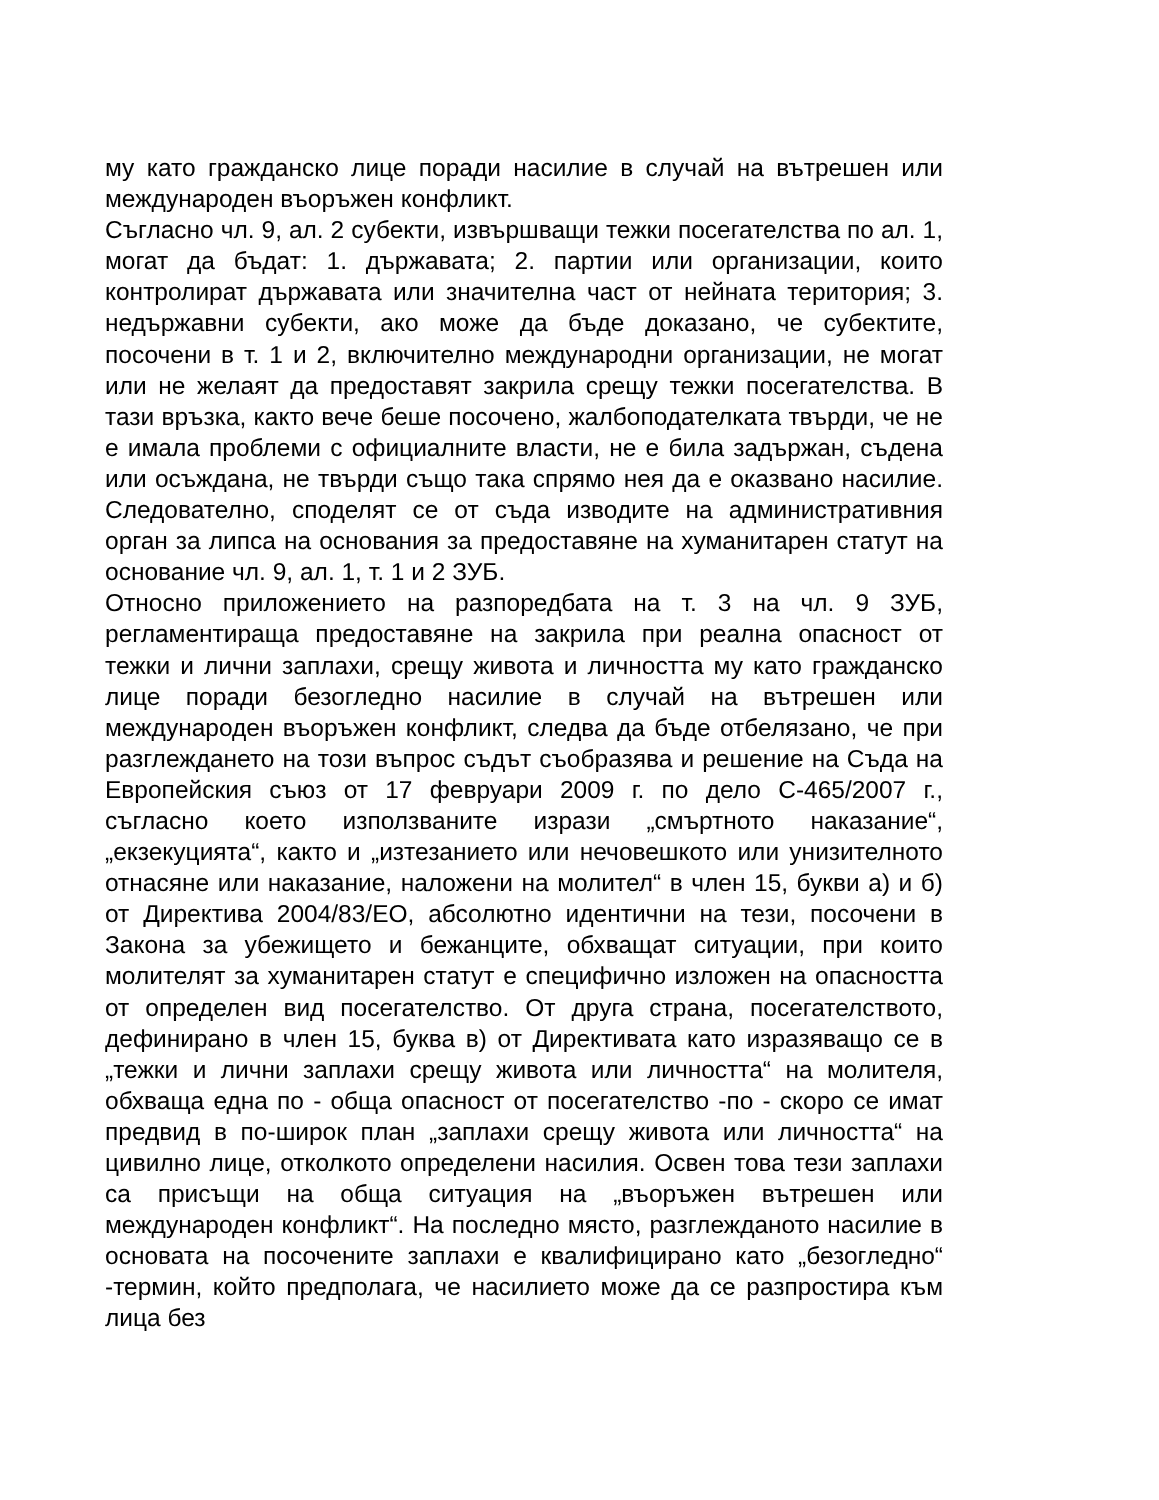му като гражданско лице поради насилие в случай на вътрешен или международен въоръжен конфликт.
Съгласно чл. 9, ал. 2 субекти, извършващи тежки посегателства по ал. 1, могат да бъдат: 1. държавата; 2. партии или организации, които контролират държавата или значителна част от нейната територия; 3. недържавни субекти, ако може да бъде доказано, че субектите, посочени в т. 1 и 2, включително международни организации, не могат или не желаят да предоставят закрила срещу тежки посегателства. В тази връзка, както вече беше посочено, жалбоподателката твърди, че не е имала проблеми с официалните власти, не е била задържан, съдена или осъждана, не твърди също така спрямо нея да е оказвано насилие. Следователно, споделят се от съда изводите на административния орган за липса на основания за предоставяне на хуманитарен статут на основание чл. 9, ал. 1, т. 1 и 2 ЗУБ.
Относно приложението на разпоредбата на т. 3 на чл. 9 ЗУБ, регламентираща предоставяне на закрила при реална опасност от тежки и лични заплахи, срещу живота и личността му като гражданско лице поради безогледно насилие в случай на вътрешен или международен въоръжен конфликт, следва да бъде отбелязано, че при разглеждането на този въпрос съдът съобразява и решение на Съда на Европейския съюз от 17 февруари 2009 г. по дело С-465/2007 г., съгласно което използваните изрази „смъртното наказание“, „екзекуцията“, както и „изтезанието или нечовешкото или унизителното отнасяне или наказание, наложени на молител“ в член 15, букви а) и б) от Директива 2004/83/ЕО, абсолютно идентични на тези, посочени в Закона за убежището и бежанците, обхващат ситуации, при които молителят за хуманитарен статут е специфично изложен на опасността от определен вид посегателство. От друга страна, посегателството, дефинирано в член 15, буква в) от Директивата като изразяващо се в „тежки и лични заплахи срещу живота или личността“ на молителя, обхваща една по - обща опасност от посегателство -по - скоро се имат предвид в по-широк план „заплахи срещу живота или личността“ на цивилно лице, отколкото определени насилия. Освен това тези заплахи са присъщи на обща ситуация на „въоръжен вътрешен или международен конфликт“. На последно място, разглежданото насилие в основата на посочените заплахи е квалифицирано като „безогледно“ -термин, който предполага, че насилието може да се разпростира към лица без